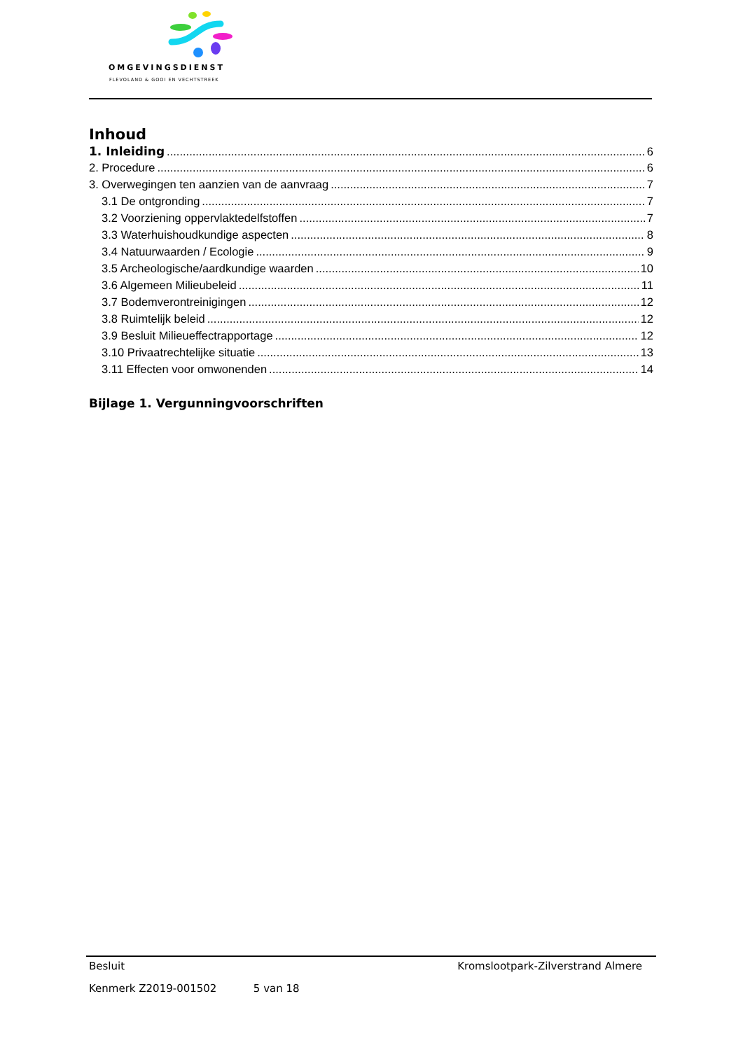OMGEVINGSDIENST
FLEVOLAND & GOOI EN VECHTSTREEK
Inhoud
1. Inleiding 6
2. Procedure 6
3. Overwegingen ten aanzien van de aanvraag 7
3.1 De ontgronding 7
3.2 Voorziening oppervlaktedelfstoffen 7
3.3 Waterhuishoudkundige aspecten 8
3.4 Natuurwaarden / Ecologie 9
3.5 Archeologische/aardkundige waarden 10
3.6 Algemeen Milieubeleid 11
3.7 Bodemverontreinigingen 12
3.8 Ruimtelijk beleid 12
3.9 Besluit Milieueffectrapportage 12
3.10 Privaatrechtelijke situatie 13
3.11 Effecten voor omwonenden 14
Bijlage 1. Vergunningvoorschriften
Besluit Kromslootpark-Zilverstrand Almere
Kenmerk Z2019-001502 5 van 18